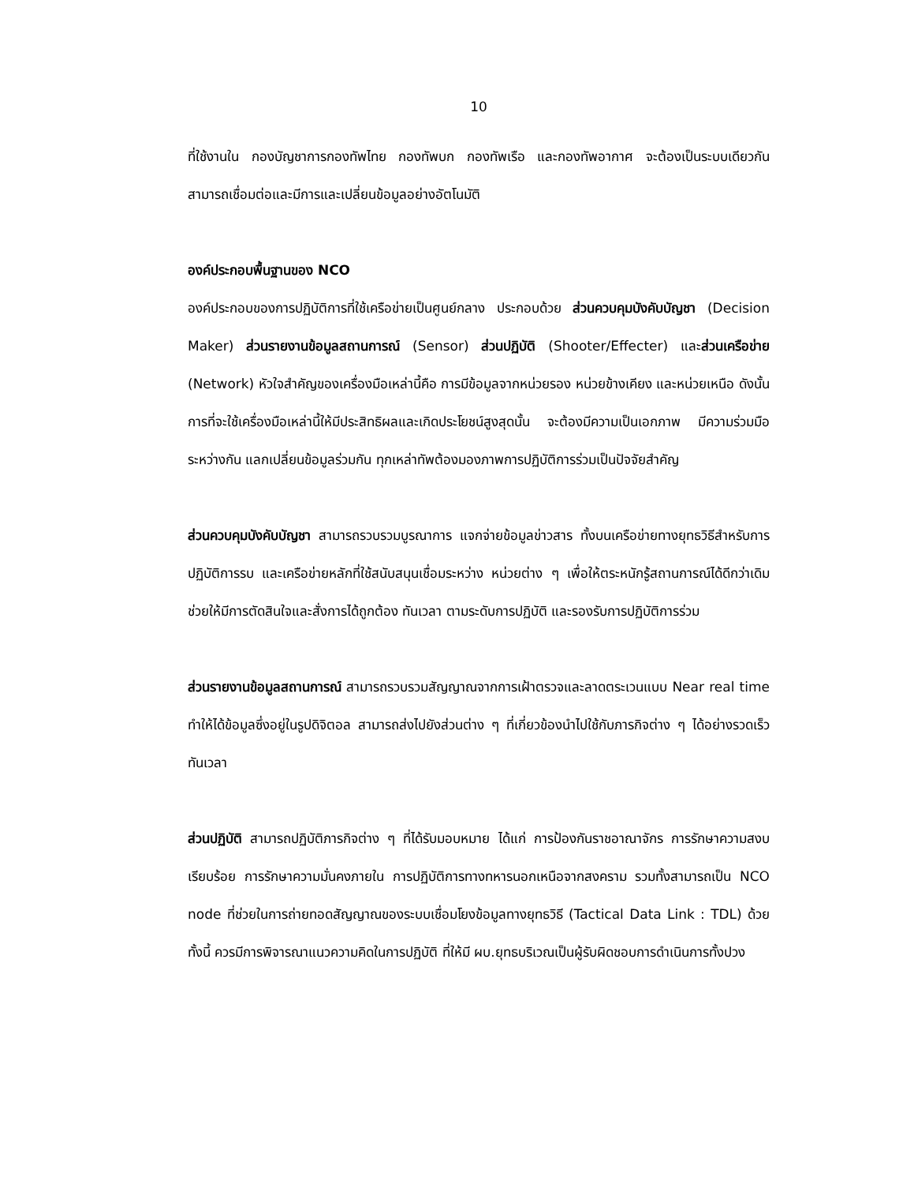10
ที่ใช้งานใน กองบัญชาการกองทัพไทย กองทัพบก กองทัพเรือ และกองทัพอากาศ จะต้องเป็นระบบเดียวกันสามารถเชื่อมต่อและมีการและเปลี่ยนข้อมูลอย่างอัตโนมัติ
องค์ประกอบพื้นฐานของ NCO
องค์ประกอบของการปฏิบัติการที่ใช้เครือข่ายเป็นศูนย์กลาง ประกอบด้วย ส่วนควบคุมบังคับบัญชา (Decision Maker) ส่วนรายงานข้อมูลสถานการณ์ (Sensor) ส่วนปฏิบัติ (Shooter/Effecter) และส่วนเครือข่าย (Network) หัวใจสำคัญของเครื่องมือเหล่านี้คือ การมีข้อมูลจากหน่วยรอง หน่วยข้างเคียง และหน่วยเหนือ ดังนั้น การที่จะใช้เครื่องมือเหล่านี้ให้มีประสิทธิผลและเกิดประโยชน์สูงสุดนั้น จะต้องมีความเป็นเอกภาพ มีความร่วมมือระหว่างกัน แลกเปลี่ยนข้อมูลร่วมกัน ทุกเหล่าทัพต้องมองภาพการปฏิบัติการร่วมเป็นปัจจัยสำคัญ
ส่วนควบคุมบังคับบัญชา สามารถรวบรวมบูรณาการ แจกจ่ายข้อมูลข่าวสาร ทั้งบนเครือข่ายทางยุทธวิธีสำหรับการปฏิบัติการรบ และเครือข่ายหลักที่ใช้สนับสนุนเชื่อมระหว่าง หน่วยต่าง ๆ เพื่อให้ตระหนักรู้สถานการณ์ได้ดีกว่าเดิม ช่วยให้มีการตัดสินใจและสั่งการได้ถูกต้อง ทันเวลา ตามระดับการปฏิบัติ และรองรับการปฏิบัติการร่วม
ส่วนรายงานข้อมูลสถานการณ์ สามารถรวบรวมสัญญาณจากการเฝ้าตรวจและลาดตระเวนแบบ Near real time ทำให้ได้ข้อมูลซึ่งอยู่ในรูปดิจิตอล สามารถส่งไปยังส่วนต่าง ๆ ที่เกี่ยวข้องนำไปใช้กับภารกิจต่าง ๆ ได้อย่างรวดเร็วทันเวลา
ส่วนปฏิบัติ สามารถปฏิบัติภารกิจต่าง ๆ ที่ได้รับมอบหมาย ได้แก่ การป้องกันราชอาณาจักร การรักษาความสงบเรียบร้อย การรักษาความมั่นคงภายใน การปฏิบัติการทางทหารนอกเหนือจากสงคราม รวมทั้งสามารถเป็น NCO node ที่ช่วยในการถ่ายทอดสัญญาณของระบบเชื่อมโยงข้อมูลทางยุทธวิธี (Tactical Data Link : TDL) ด้วย ทั้งนี้ ควรมีการพิจารณาแนวความคิดในการปฏิบัติ ที่ให้มี ผบ.ยุทธบริเวณเป็นผู้รับผิดชอบการดำเนินการทั้งปวง